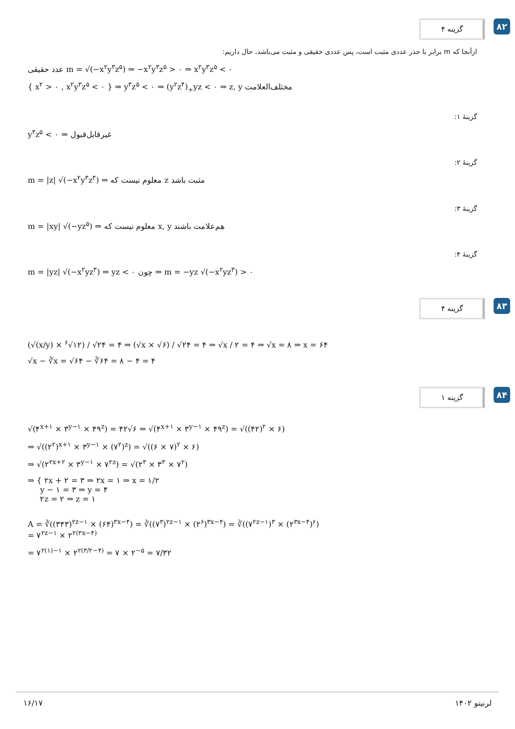گزینه ۴
۸۲
ازآنجا که m برابر با جذر عددی مثبت است، پس عددی حقیقی و مثبت می‌باشد، حال داریم:
عدد حقیقی m = √(−x<sup>۲</sup>y<sup>۳</sup>z<sup>۵</sup>) ⇒ −x<sup>۲</sup>y<sup>۳</sup>z<sup>۵</sup> > ۰ ⇒ x<sup>۲</sup>y<sup>۳</sup>z<sup>۵</sup> < ۰
{ x<sup>۲</sup> > ۰ , x<sup>۲</sup>y<sup>۳</sup>z<sup>۵</sup> < ۰ } ⇒ y<sup>۳</sup>z<sup>۵</sup> < ۰ ⇒ (y<sup>۲</sup>z<sup>۴</sup>)<sub>+</sub>yz < ۰ ⇒ z, y مختلف‌العلامت
گزینهٔ ۱:
y<sup>۳</sup>z<sup>۵</sup> < ۰ ⇒ غیرقابل‌قبول
گزینهٔ ۲:
m = |z| √(−x<sup>۲</sup>y<sup>۳</sup>z<sup>۳</sup>) ⇒ معلوم نیست که z مثبت باشد
گزینهٔ ۳:
m = |xy| √(−yz<sup>۵</sup>) ⇒ معلوم نیست که x, y هم‌علامت باشند
گزینهٔ ۴:
m = |yz| √(−x<sup>۲</sup>yz<sup>۳</sup>) ⇒ yz < ۰ چون ⇒ m = −yz √(−x<sup>۲</sup>yz<sup>۳</sup>) > ۰
گزینه ۴
۸۳
(√(x/y) × <sup>۶</sup>√۱۲) / √۲۴ = ۴ ⇒ (√x × √۶) / √۲۴ = ۴ ⇒ √x / ۲ = ۴ ⇒ √x = ۸ ⇒ x = ۶۴
√x − ∛x = √۶۴ − ∛۶۴ = ۸ − ۴ = ۴
گزینه ۱
۸۴
√(۴<sup>x+۱</sup> × ۳<sup>y−۱</sup> × ۴۹<sup>z</sup>) = ۴۲√۶ ⇒ √(۴<sup>x+۱</sup> × ۳<sup>y−۱</sup> × ۴۹<sup>z</sup>) = √((۴۲)<sup>۲</sup> × ۶)
⇒ √((۲<sup>۲</sup>)<sup>x+۱</sup> × ۳<sup>y−۱</sup> × (۷<sup>۲</sup>)<sup>z</sup>) = √((۶ × ۷)<sup>۲</sup> × ۶)
⇒ √(۲<sup>۲x+۲</sup> × ۳<sup>y−۱</sup> × ۷<sup>۲z</sup>) = √(۲<sup>۳</sup> × ۳<sup>۳</sup> × ۷<sup>۲</sup>)
⇒ { ۲x + ۲ = ۳ ⇒ ۲x = ۱ ⇒ x = ۱/۲
y − ۱ = ۳ ⇒ y = ۴
۲z = ۲ ⇒ z = ۱
A = ∛((۳۴۳)<sup>۲z−۱</sup> × (۶۴)<sup>۳x−۴</sup>) = ∛((۷<sup>۳</sup>)<sup>۲z−۱</sup> × (۲<sup>۶</sup>)<sup>۳x−۴</sup>) = ∛((۷<sup>۲z−۱</sup>)<sup>۳</sup> × (۲<sup>۳x−۴</sup>)<sup>۶</sup>)
= ۷<sup>۲z−۱</sup> × ۲<sup>۲(۳x−۴)</sup>
= ۷<sup>۲(۱)−۱</sup> × ۲<sup>۲(۳/۲−۴)</sup> = ۷ × ۲<sup>−۵</sup> = ۷/۳۲
۱۶/۱۷ لرنیتو ۱۴۰۲